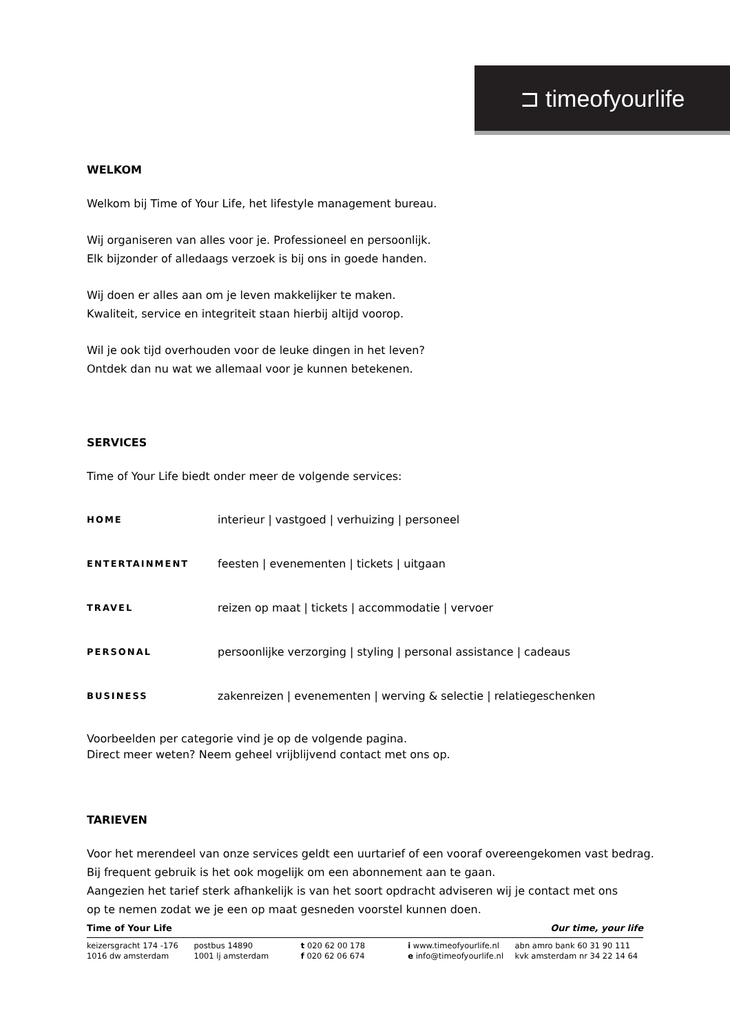⊐ timeofyourlife
WELKOM
Welkom bij Time of Your Life, het lifestyle management bureau.
Wij organiseren van alles voor je. Professioneel en persoonlijk.
Elk bijzonder of alledaags verzoek is bij ons in goede handen.
Wij doen er alles aan om je leven makkelijker te maken.
Kwaliteit, service en integriteit staan hierbij altijd voorop.
Wil je ook tijd overhouden voor de leuke dingen in het leven?
Ontdek dan nu wat we allemaal voor je kunnen betekenen.
SERVICES
Time of Your Life biedt onder meer de volgende services:
HOME interieur | vastgoed | verhuizing | personeel
ENTERTAINMENT feesten | evenementen | tickets | uitgaan
TRAVEL reizen op maat | tickets | accommodatie | vervoer
PERSONAL persoonlijke verzorging | styling | personal assistance | cadeaus
BUSINESS zakenreizen | evenementen | werving & selectie | relatiegeschenken
Voorbeelden per categorie vind je op de volgende pagina.
Direct meer weten? Neem geheel vrijblijvend contact met ons op.
TARIEVEN
Voor het merendeel van onze services geldt een uurtarief of een vooraf overeengekomen vast bedrag.
Bij frequent gebruik is het ook mogelijk om een abonnement aan te gaan.
Aangezien het tarief sterk afhankelijk is van het soort opdracht adviseren wij je contact met ons
op te nemen zodat we je een op maat gesneden voorstel kunnen doen.
Time of Your Life Our time, your life
keizersgracht 174 -176
1016 dw amsterdam
postbus 14890
1001 lj amsterdam
t 020 62 00 178
f 020 62 06 674
i www.timeofyourlife.nl
e info@timeofyourlife.nl
abn amro bank 60 31 90 111
kvk amsterdam nr 34 22 14 64